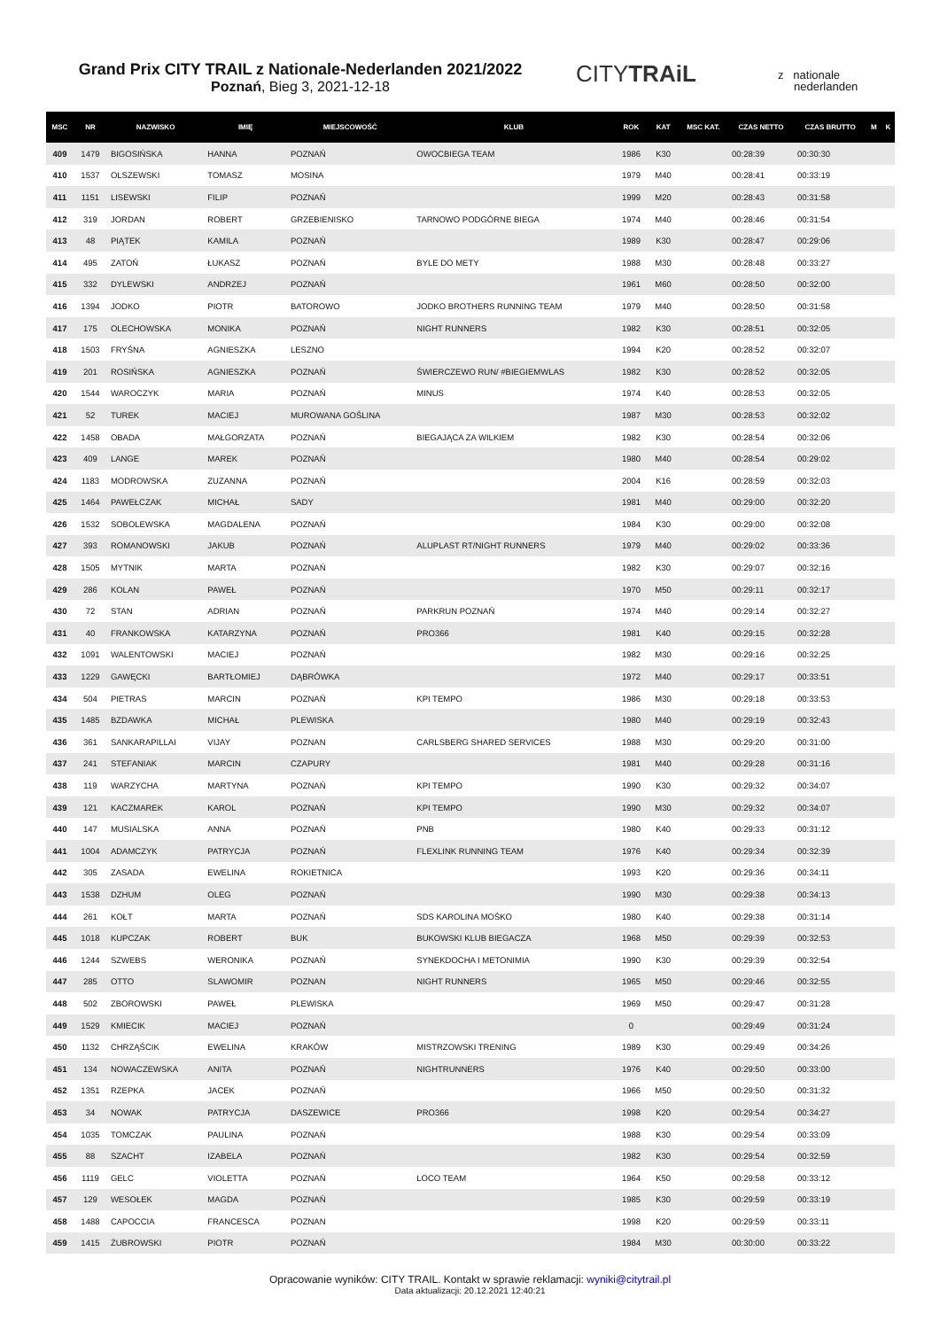Grand Prix CITY TRAIL z Nationale-Nederlanden 2021/2022
Poznań, Bieg 3, 2021-12-18
CITYTRAiL
z nationale
nederlanden
| MSC | NR | NAZWISKO | IMIĘ | MIEJSCOWOŚĆ | KLUB | ROK | KAT | MSC KAT. | CZAS NETTO | CZAS BRUTTO | M | K |
| --- | --- | --- | --- | --- | --- | --- | --- | --- | --- | --- | --- | --- |
| 409 | 1479 | BIGOSIŃSKA | HANNA | POZNAŃ | OWOCBIEGA TEAM | 1986 | K30 | | 00:28:39 | 00:30:30 | | |
| 410 | 1537 | OLSZEWSKI | TOMASZ | MOSINA | | 1979 | M40 | | 00:28:41 | 00:33:19 | | |
| 411 | 1151 | LISEWSKI | FILIP | POZNAŃ | | 1999 | M20 | | 00:28:43 | 00:31:58 | | |
| 412 | 319 | JORDAN | ROBERT | GRZEBIENISKO | TARNOWO PODGÓRNE BIEGA | 1974 | M40 | | 00:28:46 | 00:31:54 | | |
| 413 | 48 | PIĄTEK | KAMILA | POZNAŃ | | 1989 | K30 | | 00:28:47 | 00:29:06 | | |
| 414 | 495 | ZATOŃ | ŁUKASZ | POZNAŃ | BYLE DO METY | 1988 | M30 | | 00:28:48 | 00:33:27 | | |
| 415 | 332 | DYLEWSKI | ANDRZEJ | POZNAŃ | | 1961 | M60 | | 00:28:50 | 00:32:00 | | |
| 416 | 1394 | JODKO | PIOTR | BATOROWO | JODKO BROTHERS RUNNING TEAM | 1979 | M40 | | 00:28:50 | 00:31:58 | | |
| 417 | 175 | OLECHOWSKA | MONIKA | POZNAŃ | NIGHT RUNNERS | 1982 | K30 | | 00:28:51 | 00:32:05 | | |
| 418 | 1503 | FRYŚNA | AGNIESZKA | LESZNO | | 1994 | K20 | | 00:28:52 | 00:32:07 | | |
| 419 | 201 | ROSIŃSKA | AGNIESZKA | POZNAŃ | ŚWIERCZEWO RUN/ #BIEGIEMWLAS | 1982 | K30 | | 00:28:52 | 00:32:05 | | |
| 420 | 1544 | WAROCZYK | MARIA | POZNAŃ | MINUS | 1974 | K40 | | 00:28:53 | 00:32:05 | | |
| 421 | 52 | TUREK | MACIEJ | MUROWANA GOŚLINA | | 1987 | M30 | | 00:28:53 | 00:32:02 | | |
| 422 | 1458 | OBADA | MAŁGORZATA | POZNAŃ | BIEGAJĄCA ZA WILKIEM | 1982 | K30 | | 00:28:54 | 00:32:06 | | |
| 423 | 409 | LANGE | MAREK | POZNAŃ | | 1980 | M40 | | 00:28:54 | 00:29:02 | | |
| 424 | 1183 | MODROWSKA | ZUZANNA | POZNAŃ | | 2004 | K16 | | 00:28:59 | 00:32:03 | | |
| 425 | 1464 | PAWEŁCZAK | MICHAŁ | SADY | | 1981 | M40 | | 00:29:00 | 00:32:20 | | |
| 426 | 1532 | SOBOLEWSKA | MAGDALENA | POZNAŃ | | 1984 | K30 | | 00:29:00 | 00:32:08 | | |
| 427 | 393 | ROMANOWSKI | JAKUB | POZNAŃ | ALUPLAST RT/NIGHT RUNNERS | 1979 | M40 | | 00:29:02 | 00:33:36 | | |
| 428 | 1505 | MYTNIK | MARTA | POZNAŃ | | 1982 | K30 | | 00:29:07 | 00:32:16 | | |
| 429 | 286 | KOLAN | PAWEŁ | POZNAŃ | | 1970 | M50 | | 00:29:11 | 00:32:17 | | |
| 430 | 72 | STAN | ADRIAN | POZNAŃ | PARKRUN POZNAŃ | 1974 | M40 | | 00:29:14 | 00:32:27 | | |
| 431 | 40 | FRANKOWSKA | KATARZYNA | POZNAŃ | PRO366 | 1981 | K40 | | 00:29:15 | 00:32:28 | | |
| 432 | 1091 | WALENTOWSKI | MACIEJ | POZNAŃ | | 1982 | M30 | | 00:29:16 | 00:32:25 | | |
| 433 | 1229 | GAWĘCKI | BARTŁOMIEJ | DĄBRÓWKA | | 1972 | M40 | | 00:29:17 | 00:33:51 | | |
| 434 | 504 | PIETRAS | MARCIN | POZNAŃ | KPI TEMPO | 1986 | M30 | | 00:29:18 | 00:33:53 | | |
| 435 | 1485 | BZDAWKA | MICHAŁ | PLEWISKA | | 1980 | M40 | | 00:29:19 | 00:32:43 | | |
| 436 | 361 | SANKARAPILLAI | VIJAY | POZNAN | CARLSBERG SHARED SERVICES | 1988 | M30 | | 00:29:20 | 00:31:00 | | |
| 437 | 241 | STEFANIAK | MARCIN | CZAPURY | | 1981 | M40 | | 00:29:28 | 00:31:16 | | |
| 438 | 119 | WARZYCHA | MARTYNA | POZNAŃ | KPI TEMPO | 1990 | K30 | | 00:29:32 | 00:34:07 | | |
| 439 | 121 | KACZMAREK | KAROL | POZNAŃ | KPI TEMPO | 1990 | M30 | | 00:29:32 | 00:34:07 | | |
| 440 | 147 | MUSIALSKA | ANNA | POZNAŃ | PNB | 1980 | K40 | | 00:29:33 | 00:31:12 | | |
| 441 | 1004 | ADAMCZYK | PATRYCJA | POZNAŃ | FLEXLINK RUNNING TEAM | 1976 | K40 | | 00:29:34 | 00:32:39 | | |
| 442 | 305 | ZASADA | EWELINA | ROKIETNICA | | 1993 | K20 | | 00:29:36 | 00:34:11 | | |
| 443 | 1538 | DZHUM | OLEG | POZNAŃ | | 1990 | M30 | | 00:29:38 | 00:34:13 | | |
| 444 | 261 | KOŁT | MARTA | POZNAŃ | SDS KAROLINA MOŚKO | 1980 | K40 | | 00:29:38 | 00:31:14 | | |
| 445 | 1018 | KUPCZAK | ROBERT | BUK | BUKOWSKI KLUB BIEGACZA | 1968 | M50 | | 00:29:39 | 00:32:53 | | |
| 446 | 1244 | SZWEBS | WERONIKA | POZNAŃ | SYNEKDOCHA I METONIMIA | 1990 | K30 | | 00:29:39 | 00:32:54 | | |
| 447 | 285 | OTTO | SLAWOMIR | POZNAN | NIGHT RUNNERS | 1965 | M50 | | 00:29:46 | 00:32:55 | | |
| 448 | 502 | ZBOROWSKI | PAWEŁ | PLEWISKA | | 1969 | M50 | | 00:29:47 | 00:31:28 | | |
| 449 | 1529 | KMIECIK | MACIEJ | POZNAŃ | | 0 | | | 00:29:49 | 00:31:24 | | |
| 450 | 1132 | CHRZĄŚCIK | EWELINA | KRAKÓW | MISTRZOWSKI TRENING | 1989 | K30 | | 00:29:49 | 00:34:26 | | |
| 451 | 134 | NOWACZEWSKA | ANITA | POZNAŃ | NIGHTRUNNERS | 1976 | K40 | | 00:29:50 | 00:33:00 | | |
| 452 | 1351 | RZEPKA | JACEK | POZNAŃ | | 1966 | M50 | | 00:29:50 | 00:31:32 | | |
| 453 | 34 | NOWAK | PATRYCJA | DASZEWICE | PRO366 | 1998 | K20 | | 00:29:54 | 00:34:27 | | |
| 454 | 1035 | TOMCZAK | PAULINA | POZNAŃ | | 1988 | K30 | | 00:29:54 | 00:33:09 | | |
| 455 | 88 | SZACHT | IZABELA | POZNAŃ | | 1982 | K30 | | 00:29:54 | 00:32:59 | | |
| 456 | 1119 | GELC | VIOLETTA | POZNAŃ | LOCO TEAM | 1964 | K50 | | 00:29:58 | 00:33:12 | | |
| 457 | 129 | WESOŁEK | MAGDA | POZNAŃ | | 1985 | K30 | | 00:29:59 | 00:33:19 | | |
| 458 | 1488 | CAPOCCIA | FRANCESCA | POZNAN | | 1998 | K20 | | 00:29:59 | 00:33:11 | | |
| 459 | 1415 | ŻUBROWSKI | PIOTR | POZNAŃ | | 1984 | M30 | | 00:30:00 | 00:33:22 | | |
Opracowanie wyników: CITY TRAIL. Kontakt w sprawie reklamacji: wyniki@citytrail.pl
Data aktualizacji: 20.12.2021 12:40:21